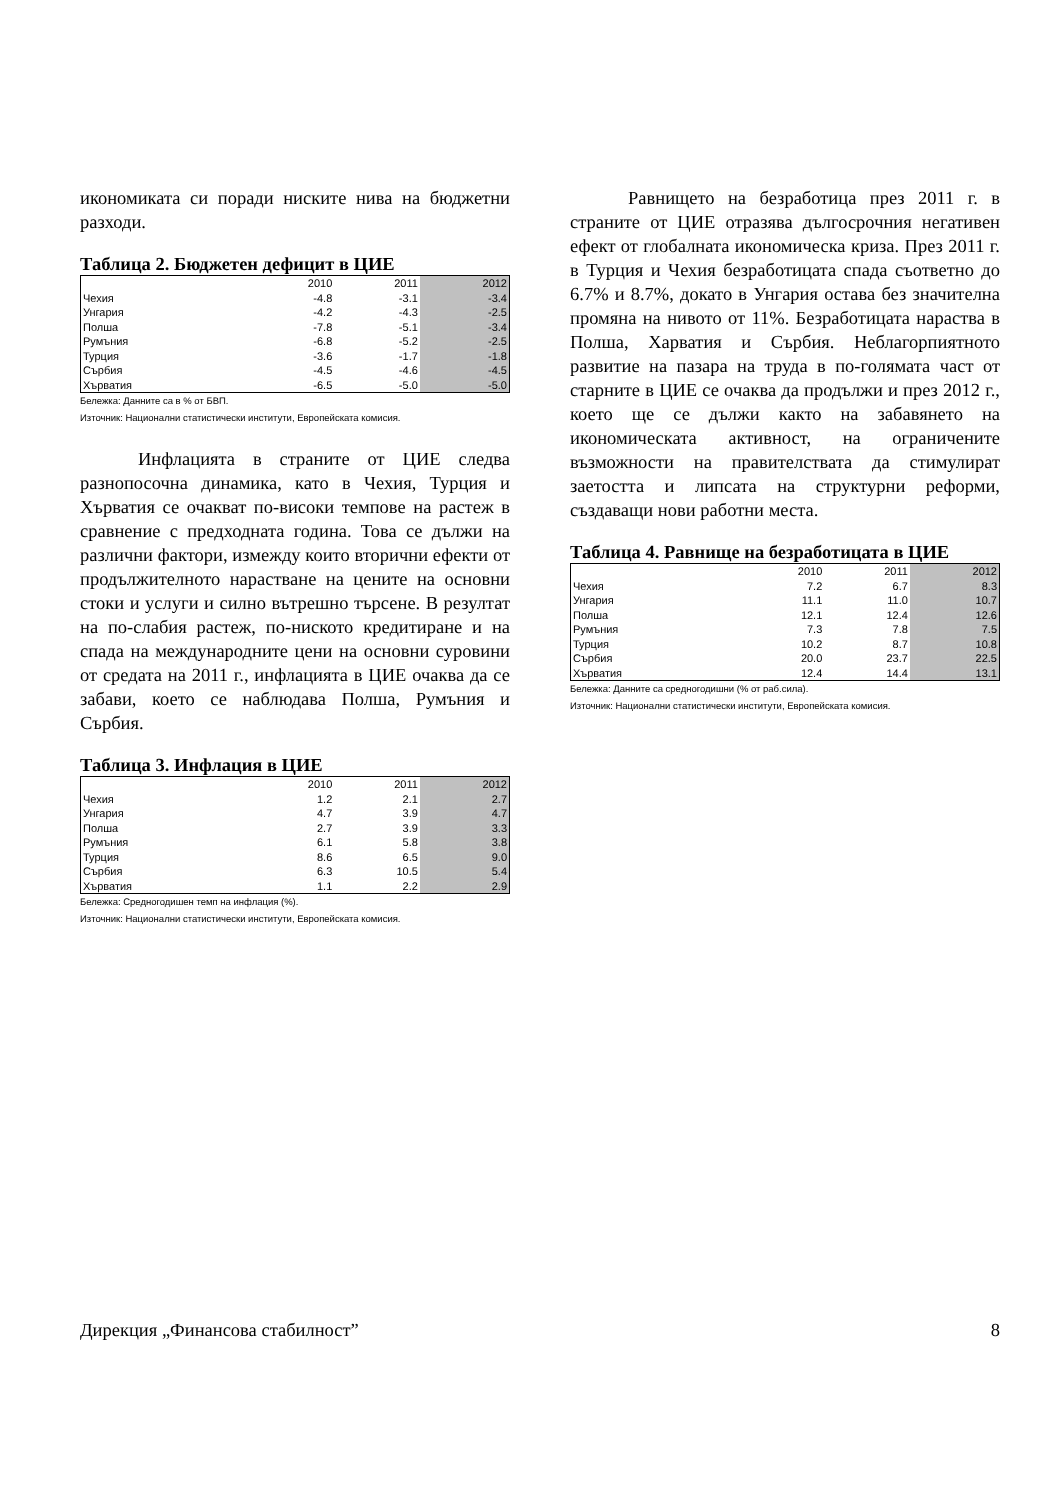икономиката си поради ниските нива на бюджетни разходи.
Таблица 2. Бюджетен дефицит в ЦИЕ
| | 2010 | 2011 | 2012 |
| Чехия | -4.8 | -3.1 | -3.4 |
| Унгария | -4.2 | -4.3 | -2.5 |
| Полша | -7.8 | -5.1 | -3.4 |
| Румъния | -6.8 | -5.2 | -2.5 |
| Турция | -3.6 | -1.7 | -1.8 |
| Сърбия | -4.5 | -4.6 | -4.5 |
| Хърватия | -6.5 | -5.0 | -5.0 |
Бележка: Данните са в % от БВП.
Източник: Национални статистически институти, Европейската комисия.
Инфлацията в страните от ЦИЕ следва разнопосочна динамика, като в Чехия, Турция и Хърватия се очакват по-високи темпове на растеж в сравнение с предходната година. Това се дължи на различни фактори, измежду които вторични ефекти от продължителното нарастване на цените на основни стоки и услуги и силно вътрешно търсене. В резултат на по-слабия растеж, по-ниското кредитиране и на спада на международните цени на основни суровини от средата на 2011 г., инфлацията в ЦИЕ очаква да се забави, което се наблюдава Полша, Румъния и Сърбия.
Таблица 3. Инфлация в ЦИЕ
| | 2010 | 2011 | 2012 |
| Чехия | 1.2 | 2.1 | 2.7 |
| Унгария | 4.7 | 3.9 | 4.7 |
| Полша | 2.7 | 3.9 | 3.3 |
| Румъния | 6.1 | 5.8 | 3.8 |
| Турция | 8.6 | 6.5 | 9.0 |
| Сърбия | 6.3 | 10.5 | 5.4 |
| Хърватия | 1.1 | 2.2 | 2.9 |
Бележка: Средногодишен темп на инфлация (%).
Източник: Национални статистически институти, Европейската комисия.
Равнището на безработица през 2011 г. в страните от ЦИЕ отразява дългосрочния негативен ефект от глобалната икономическа криза. През 2011 г. в Турция и Чехия безработицата спада съответно до 6.7% и 8.7%, докато в Унгария остава без значителна промяна на нивото от 11%. Безработицата нараства в Полша, Харватия и Сърбия. Неблагорпиятното развитие на пазара на труда в по-голямата част от старните в ЦИЕ се очаква да продължи и през 2012 г., което ще се дължи както на забавянето на икономическата активност, на ограничените възможности на правителствата да стимулират заетостта и липсата на структурни реформи, създаващи нови работни места.
Таблица 4. Равнище на безработицата в ЦИЕ
| | 2010 | 2011 | 2012 |
| Чехия | 7.2 | 6.7 | 8.3 |
| Унгария | 11.1 | 11.0 | 10.7 |
| Полша | 12.1 | 12.4 | 12.6 |
| Румъния | 7.3 | 7.8 | 7.5 |
| Турция | 10.2 | 8.7 | 10.8 |
| Сърбия | 20.0 | 23.7 | 22.5 |
| Хърватия | 12.4 | 14.4 | 13.1 |
Бележка: Данните са средногодишни (% от раб.сила).
Източник: Национални статистически институти, Европейската комисия.
Дирекция „Финансова стабилност” 8